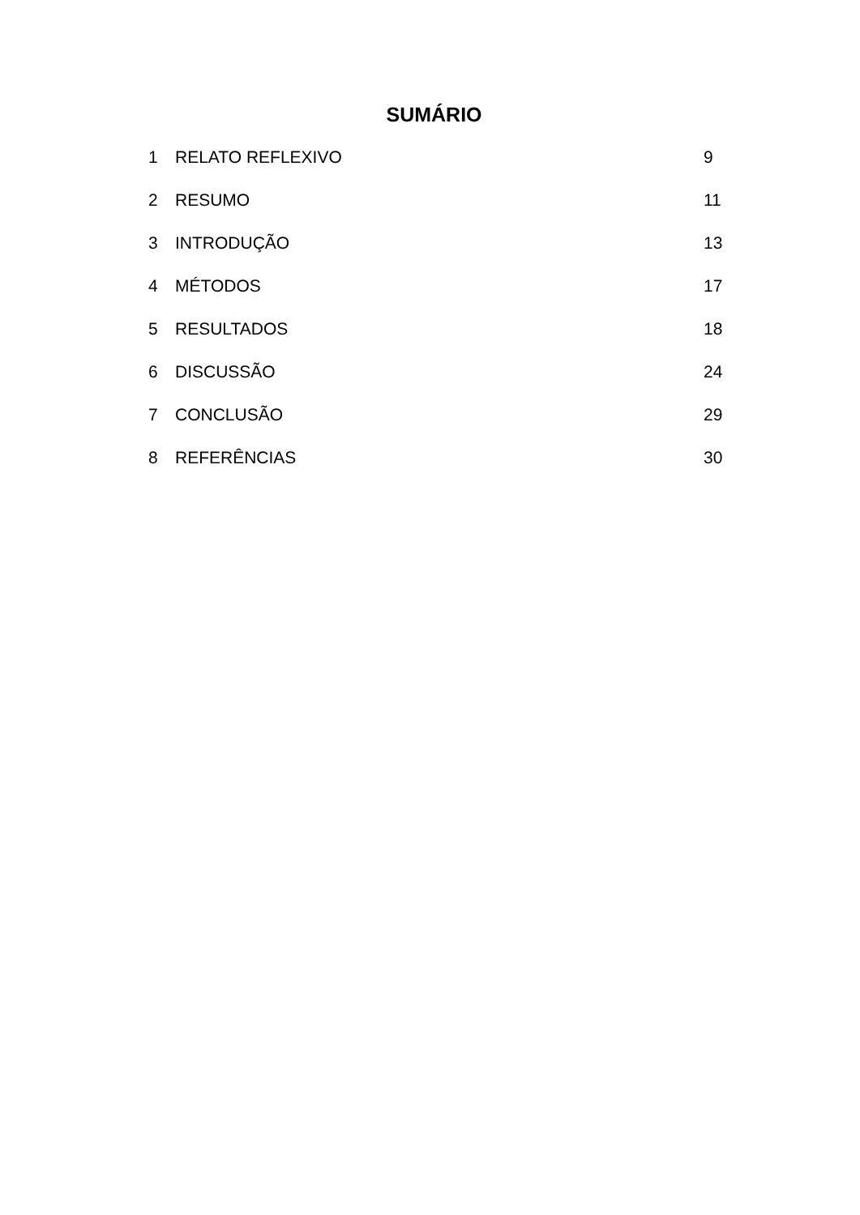SUMÁRIO
1 RELATO REFLEXIVO 9
2 RESUMO 11
3 INTRODUÇÃO 13
4 MÉTODOS 17
5 RESULTADOS 18
6 DISCUSSÃO 24
7 CONCLUSÃO 29
8 REFERÊNCIAS 30